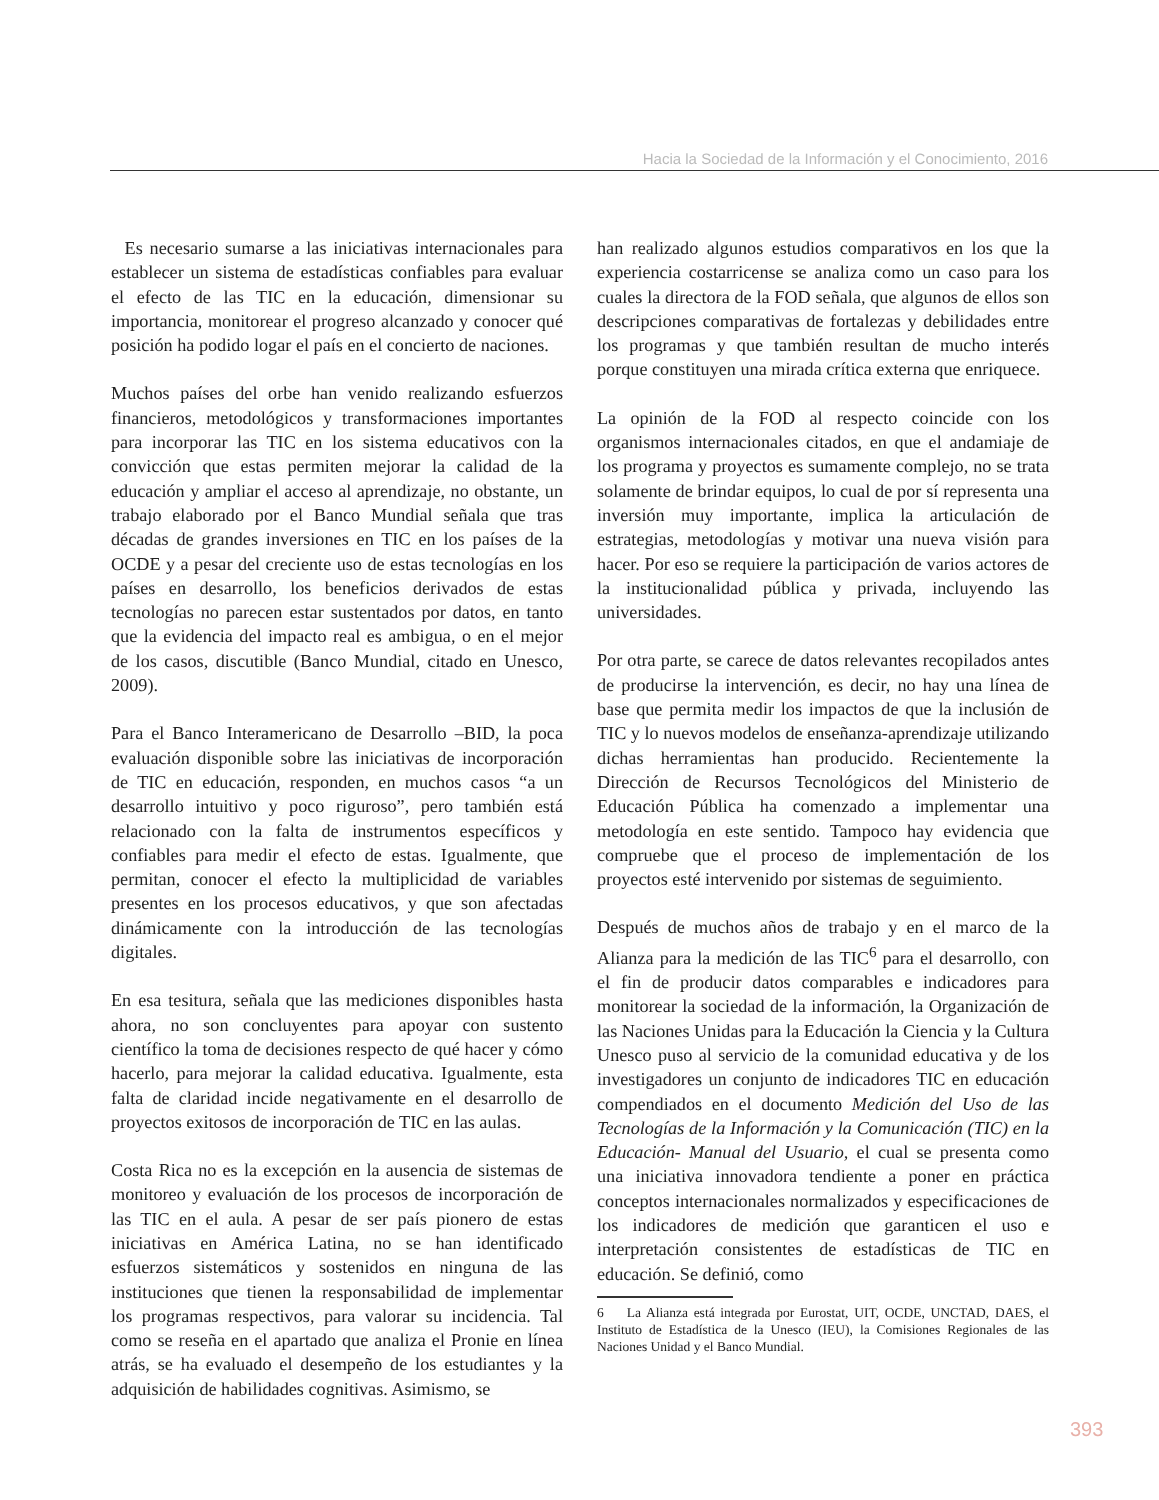Hacia la Sociedad de la Información y el Conocimiento, 2016
Es necesario sumarse a las iniciativas internacionales para establecer un sistema de estadísticas confiables para evaluar el efecto de las TIC en la educación, dimensionar su importancia, monitorear el progreso alcanzado y conocer qué posición ha podido logar el país en el concierto de naciones.
Muchos países del orbe han venido realizando esfuerzos financieros, metodológicos y transformaciones importantes para incorporar las TIC en los sistema educativos con la convicción que estas permiten mejorar la calidad de la educación y ampliar el acceso al aprendizaje, no obstante, un trabajo elaborado por el Banco Mundial señala que tras décadas de grandes inversiones en TIC en los países de la OCDE y a pesar del creciente uso de estas tecnologías en los países en desarrollo, los beneficios derivados de estas tecnologías no parecen estar sustentados por datos, en tanto que la evidencia del impacto real es ambigua, o en el mejor de los casos, discutible (Banco Mundial, citado en Unesco, 2009).
Para el Banco Interamericano de Desarrollo –BID, la poca evaluación disponible sobre las iniciativas de incorporación de TIC en educación, responden, en muchos casos “a un desarrollo intuitivo y poco riguroso”, pero también está relacionado con la falta de instrumentos específicos y confiables para medir el efecto de estas. Igualmente, que permitan, conocer el efecto la multiplicidad de variables presentes en los procesos educativos, y que son afectadas dinámicamente con la introducción de las tecnologías digitales.
En esa tesitura, señala que las mediciones disponibles hasta ahora, no son concluyentes para apoyar con sustento científico la toma de decisiones respecto de qué hacer y cómo hacerlo, para mejorar la calidad educativa. Igualmente, esta falta de claridad incide negativamente en el desarrollo de proyectos exitosos de incorporación de TIC en las aulas.
Costa Rica no es la excepción en la ausencia de sistemas de monitoreo y evaluación de los procesos de incorporación de las TIC en el aula. A pesar de ser país pionero de estas iniciativas en América Latina, no se han identificado esfuerzos sistemáticos y sostenidos en ninguna de las instituciones que tienen la responsabilidad de implementar los programas respectivos, para valorar su incidencia. Tal como se reseña en el apartado que analiza el Pronie en línea atrás, se ha evaluado el desempeño de los estudiantes y la adquisición de habilidades cognitivas. Asimismo, se
han realizado algunos estudios comparativos en los que la experiencia costarricense se analiza como un caso para los cuales la directora de la FOD señala, que algunos de ellos son descripciones comparativas de fortalezas y debilidades entre los programas y que también resultan de mucho interés porque constituyen una mirada crítica externa que enriquece.
La opinión de la FOD al respecto coincide con los organismos internacionales citados, en que el andamiaje de los programa y proyectos es sumamente complejo, no se trata solamente de brindar equipos, lo cual de por sí representa una inversión muy importante, implica la articulación de estrategias, metodologías y motivar una nueva visión para hacer. Por eso se requiere la participación de varios actores de la institucionalidad pública y privada, incluyendo las universidades.
Por otra parte, se carece de datos relevantes recopilados antes de producirse la intervención, es decir, no hay una línea de base que permita medir los impactos de que la inclusión de TIC y lo nuevos modelos de enseñanza-aprendizaje utilizando dichas herramientas han producido. Recientemente la Dirección de Recursos Tecnológicos del Ministerio de Educación Pública ha comenzado a implementar una metodología en este sentido. Tampoco hay evidencia que compruebe que el proceso de implementación de los proyectos esté intervenido por sistemas de seguimiento.
Después de muchos años de trabajo y en el marco de la Alianza para la medición de las TIC<sup>6</sup> para el desarrollo, con el fin de producir datos comparables e indicadores para monitorear la sociedad de la información, la Organización de las Naciones Unidas para la Educación la Ciencia y la Cultura Unesco puso al servicio de la comunidad educativa y de los investigadores un conjunto de indicadores TIC en educación compendiados en el documento Medición del Uso de las Tecnologías de la Información y la Comunicación (TIC) en la Educación- Manual del Usuario, el cual se presenta como una iniciativa innovadora tendiente a poner en práctica conceptos internacionales normalizados y especificaciones de los indicadores de medición que garanticen el uso e interpretación consistentes de estadísticas de TIC en educación. Se definió, como
6 La Alianza está integrada por Eurostat, UIT, OCDE, UNCTAD, DAES, el Instituto de Estadística de la Unesco (IEU), la Comisiones Regionales de las Naciones Unidad y el Banco Mundial.
393